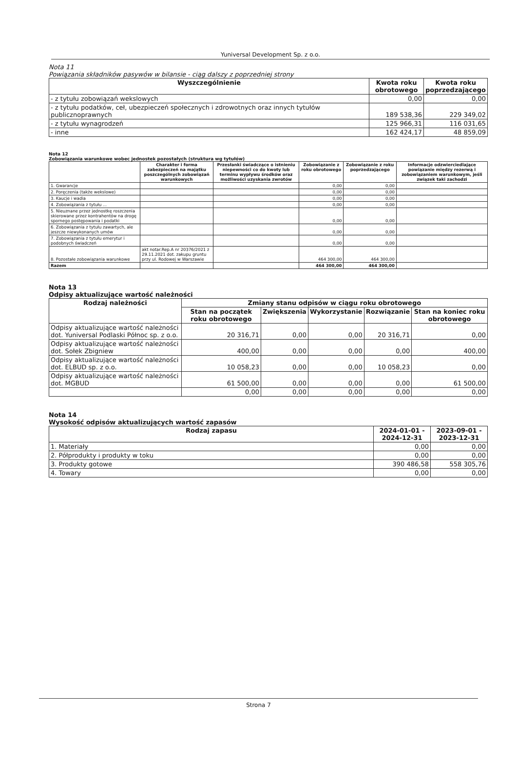Yuniversal Development Sp. z o.o.
Nota 11
Powiązania składników pasywów w bilansie - ciąg dalszy z poprzedniej strony
| Wyszczególnienie | Kwota roku obrotowego | Kwota roku poprzedzającego |
| --- | --- | --- |
| - z tytułu zobowiązań wekslowych | 0,00 | 0,00 |
| - z tytułu podatków, ceł, ubezpieczeń społecznych i zdrowotnych oraz innych tytułów publicznoprawnych | 189 538,36 | 229 349,02 |
| - z tytułu wynagrodzeń | 125 966,31 | 116 031,65 |
| - inne | 162 424,17 | 48 859,09 |
Nota 12
Zobowiązania warunkowe wobec jednostek pozostałych (struktura wg tytułów)
| | Charakter i forma zabezpieczeń na majątku poszczególnych zobowiązań warunkowych | Przesłanki świadczące o istnieniu niepewności co do kwoty lub terminu wypływu środków oraz możliwości uzyskania zwrotów | Zobowiązanie z roku obrotowego | Zobowiązanie z roku poprzedzającego | Informacje odzwierciedlające powiązanie między rezerwą i zobowiązaniem warunkowym, jeśli związek taki zachodzi |
| --- | --- | --- | --- | --- | --- |
| 1. Gwarancje | | | 0,00 | 0,00 | |
| 2. Poręczenia (także wekslowe) | | | 0,00 | 0,00 | |
| 3. Kaucje i wadia | | | 0,00 | 0,00 | |
| 4. Zobowiązania z tytułu ... | | | 0,00 | 0,00 | |
| 5. Nieuznane przez jednostkę roszczenia skierowane przez kontrahentów na drogę spornego postępowania i podatki | | | 0,00 | 0,00 | |
| 6. Zobowiązania z tytułu zawartych, ale jeszcze niewykonanych umów | | | 0,00 | 0,00 | |
| 7. Zobowiązania z tytułu emerytur i podobnych świadczeń | | | 0,00 | 0,00 | |
| 8. Pozostałe zobowiązania warunkowe | akt notar.Rep.A nr 20376/2021 z 29.11.2021 dot. zakupu gruntu przy ul. Rodowej w Warszawie | | 464 300,00 | 464 300,00 | |
| Razem | | | 464 300,00 | 464 300,00 | |
Nota 13
Odpisy aktualizujące wartość należności
| Rodzaj należności | Zmiany stanu odpisów w ciągu roku obrotowego | | | | |
| --- | --- | --- | --- | --- | --- |
| | Stan na początek roku obrotowego | Zwiększenia | Wykorzystanie | Rozwiązanie | Stan na koniec roku obrotowego |
| Odpisy aktualizujące wartość należności dot. Yuniversal Podlaski Północ sp. z o.o. | 20 316,71 | 0,00 | 0,00 | 20 316,71 | 0,00 |
| Odpisy aktualizujące wartość należności dot. Sołek Zbigniew | 400,00 | 0,00 | 0,00 | 0,00 | 400,00 |
| Odpisy aktualizujące wartość należności dot. ELBUD sp. z o.o. | 10 058,23 | 0,00 | 0,00 | 10 058,23 | 0,00 |
| Odpisy aktualizujące wartość należności dot. MGBUD | 61 500,00 | 0,00 | 0,00 | 0,00 | 61 500,00 |
| | 0,00 | 0,00 | 0,00 | 0,00 | 0,00 |
Nota 14
Wysokość odpisów aktualizujących wartość zapasów
| Rodzaj zapasu | 2024-01-01 - 2024-12-31 | 2023-09-01 - 2023-12-31 |
| --- | --- | --- |
| 1. Materiały | 0,00 | 0,00 |
| 2. Półprodukty i produkty w toku | 0,00 | 0,00 |
| 3. Produkty gotowe | 390 486,58 | 558 305,76 |
| 4. Towary | 0,00 | 0,00 |
Strona 7